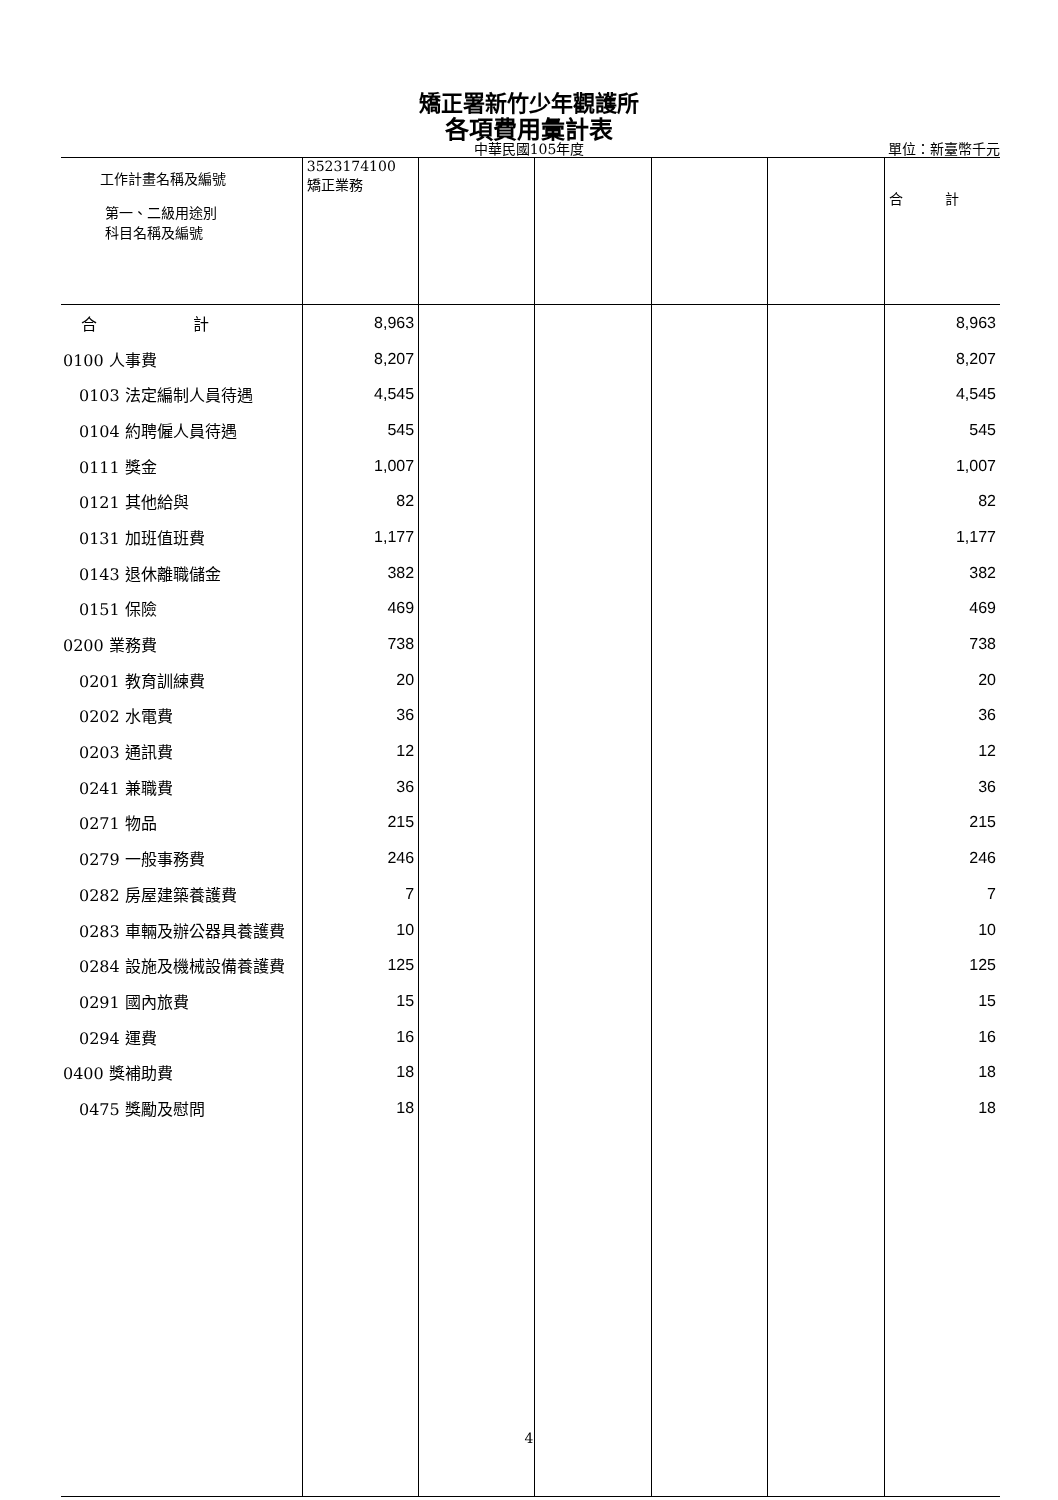矯正署新竹少年觀護所
各項費用彙計表
中華民國105年度 單位：新臺幣千元
| 工作計畫名稱及編號 第一、二級用途別 科目名稱及編號 | 3523174100 矯正業務 | | | | | 合 計 |
| --- | --- | --- | --- | --- | --- | --- |
| 合 計 | 8,963 | | | | | 8,963 |
| 0100 人事費 | 8,207 | | | | | 8,207 |
| 0103 法定編制人員待遇 | 4,545 | | | | | 4,545 |
| 0104 約聘僱人員待遇 | 545 | | | | | 545 |
| 0111 獎金 | 1,007 | | | | | 1,007 |
| 0121 其他給與 | 82 | | | | | 82 |
| 0131 加班值班費 | 1,177 | | | | | 1,177 |
| 0143 退休離職儲金 | 382 | | | | | 382 |
| 0151 保險 | 469 | | | | | 469 |
| 0200 業務費 | 738 | | | | | 738 |
| 0201 教育訓練費 | 20 | | | | | 20 |
| 0202 水電費 | 36 | | | | | 36 |
| 0203 通訊費 | 12 | | | | | 12 |
| 0241 兼職費 | 36 | | | | | 36 |
| 0271 物品 | 215 | | | | | 215 |
| 0279 一般事務費 | 246 | | | | | 246 |
| 0282 房屋建築養護費 | 7 | | | | | 7 |
| 0283 車輛及辦公器具養護費 | 10 | | | | | 10 |
| 0284 設施及機械設備養護費 | 125 | | | | | 125 |
| 0291 國內旅費 | 15 | | | | | 15 |
| 0294 運費 | 16 | | | | | 16 |
| 0400 獎補助費 | 18 | | | | | 18 |
| 0475 獎勵及慰問 | 18 | | | | | 18 |
4